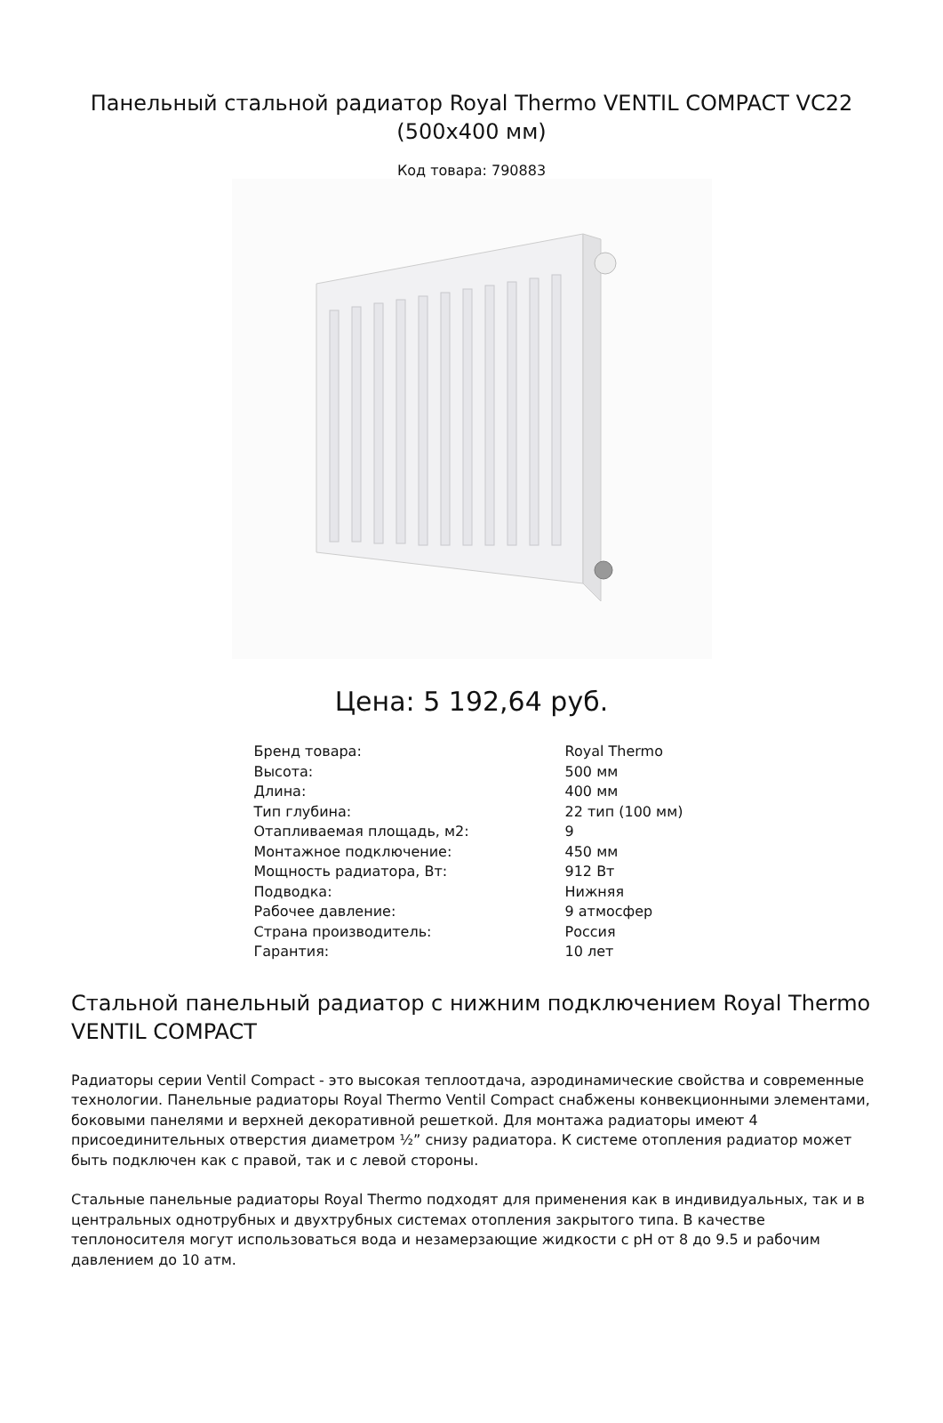Панельный стальной радиатор Royal Thermo VENTIL COMPACT VC22 (500x400 мм)
Код товара: 790883
Цена: 5 192,64 руб.
| Бренд товара: | Royal Thermo |
| Высота: | 500 мм |
| Длина: | 400 мм |
| Тип глубина: | 22 тип (100 мм) |
| Отапливаемая площадь, м2: | 9 |
| Монтажное подключение: | 450 мм |
| Мощность радиатора, Вт: | 912 Вт |
| Подводка: | Нижняя |
| Рабочее давление: | 9 атмосфер |
| Страна производитель: | Россия |
| Гарантия: | 10 лет |
Стальной панельный радиатор с нижним подключением Royal Thermo VENTIL COMPACT
Радиаторы серии Ventil Compact - это высокая теплоотдача, аэродинамические свойства и современные технологии. Панельные радиаторы Royal Thermo Ventil Compact снабжены конвекционными элементами, боковыми панелями и верхней декоративной решеткой. Для монтажа радиаторы имеют 4 присоединительных отверстия диаметром ½” снизу радиатора. К системе отопления радиатор может быть подключен как с правой, так и с левой стороны.
Стальные панельные радиаторы Royal Thermo подходят для применения как в индивидуальных, так и в центральных однотрубных и двухтрубных системах отопления закрытого типа. В качестве теплоносителя могут использоваться вода и незамерзающие жидкости с pH от 8 до 9.5 и рабочим давлением до 10 атм.